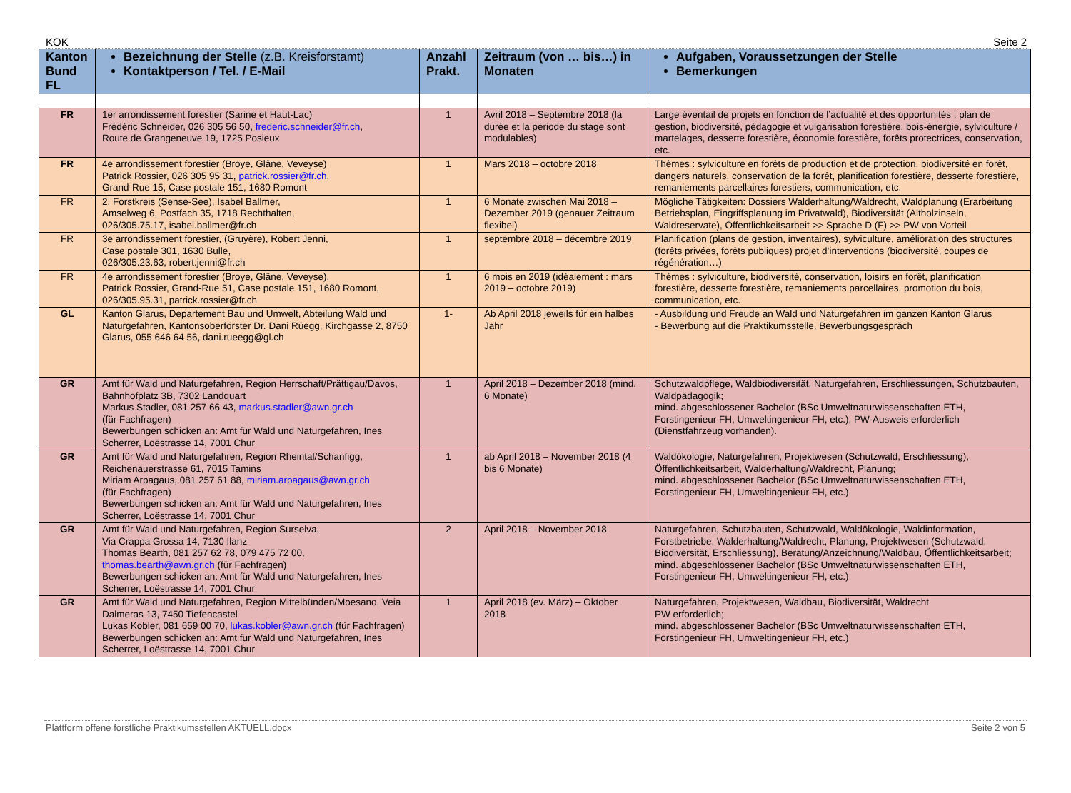KOK Seite 2
| Kanton Bund FL | Bezeichnung der Stelle (z.B. Kreisforstamt) Kontaktperson / Tel. / E-Mail | Anzahl Prakt. | Zeitraum (von … bis…) in Monaten | Aufgaben, Voraussetzungen der Stelle Bemerkungen |
| --- | --- | --- | --- | --- |
| FR | 1er arrondissement forestier (Sarine et Haut-Lac) Frédéric Schneider, 026 305 56 50, frederic.schneider@fr.ch , Route de Grangeneuve 19, 1725 Posieux | 1 | Avril 2018 – Septembre 2018 (la durée et la période du stage sont modulables) | Large éventail de projets en fonction de l’actualité et des opportunités : plan de gestion, biodiversité, pédagogie et vulgarisation forestière, bois-énergie, sylviculture / martelages, desserte forestière, économie forestière, forêts protectrices, conservation, etc. |
| FR | 4e arrondissement forestier (Broye, Glâne, Veveyse) Patrick Rossier, 026 305 95 31, patrick.rossier@fr.ch , Grand-Rue 15, Case postale 151, 1680 Romont | 1 | Mars 2018 – octobre 2018 | Thèmes : sylviculture en forêts de production et de protection, biodiversité en forêt, dangers naturels, conservation de la forêt, planification forestière, desserte forestière, remaniements parcellaires forestiers, communication, etc. |
| FR | 2. Forstkreis (Sense-See), Isabel Ballmer, Amselweg 6, Postfach 35, 1718 Rechthalten, 026/305.75.17, isabel.ballmer@fr.ch | 1 | 6 Monate zwischen Mai 2018 – Dezember 2019 (genauer Zeitraum flexibel) | Mögliche Tätigkeiten: Dossiers Walderhaltung/Waldrecht, Waldplanung (Erarbeitung Betriebsplan, Eingriffsplanung im Privatwald), Biodiversität (Altholzinseln, Waldreservate), Öffentlichkeitsarbeit >> Sprache D (F) >> PW von Vorteil |
| FR | 3e arrondissement forestier, (Gruyère), Robert Jenni, Case postale 301, 1630 Bulle, 026/305.23.63, robert.jenni@fr.ch | 1 | septembre 2018 – décembre 2019 | Planification (plans de gestion, inventaires), sylviculture, amélioration des structures (forêts privées, forêts publiques) projet d’interventions (biodiversité, coupes de régénération…) |
| FR | 4e arrondissement forestier (Broye, Glâne, Veveyse), Patrick Rossier, Grand-Rue 51, Case postale 151, 1680 Romont, 026/305.95.31, patrick.rossier@fr.ch | 1 | 6 mois en 2019 (idéalement : mars 2019 – octobre 2019) | Thèmes : sylviculture, biodiversité, conservation, loisirs en forêt, planification forestière, desserte forestière, remaniements parcellaires, promotion du bois, communication, etc. |
| GL | Kanton Glarus, Departement Bau und Umwelt, Abteilung Wald und Naturgefahren, Kantonsoberförster Dr. Dani Rüegg, Kirchgasse 2, 8750 Glarus, 055 646 64 56, dani.rueegg@gl.ch | 1- | Ab April 2018 jeweils für ein halbes Jahr | - Ausbildung und Freude an Wald und Naturgefahren im ganzen Kanton Glarus - Bewerbung auf die Praktikumsstelle, Bewerbungsgespräch |
| GR | Amt für Wald und Naturgefahren, Region Herrschaft/Prättigau/Davos, Bahnhofplatz 3B, 7302 Landquart Markus Stadler, 081 257 66 43, markus.stadler@awn.gr.ch (für Fachfragen) Bewerbungen schicken an: Amt für Wald und Naturgefahren, Ines Scherrer, Loëstrasse 14, 7001 Chur | 1 | April 2018 – Dezember 2018 (mind. 6 Monate) | Schutzwaldpflege, Waldbiodiversität, Naturgefahren, Erschliessungen, Schutzbauten, Waldpädagogik; mind. abgeschlossener Bachelor (BSc Umweltnaturwissenschaften ETH, Forstingenieur FH, Umweltingenieur FH, etc.), PW-Ausweis erforderlich (Dienstfahrzeug vorhanden). |
| GR | Amt für Wald und Naturgefahren, Region Rheintal/Schanfigg, Reichenauerstrasse 61, 7015 Tamins Miriam Arpagaus, 081 257 61 88, miriam.arpagaus@awn.gr.ch (für Fachfragen) Bewerbungen schicken an: Amt für Wald und Naturgefahren, Ines Scherrer, Loëstrasse 14, 7001 Chur | 1 | ab April 2018 – November 2018 (4 bis 6 Monate) | Waldökologie, Naturgefahren, Projektwesen (Schutzwald, Erschliessung), Öffentlichkeitsarbeit, Walderhaltung/Waldrecht, Planung; mind. abgeschlossener Bachelor (BSc Umweltnaturwissenschaften ETH, Forstingenieur FH, Umweltingenieur FH, etc.) |
| GR | Amt für Wald und Naturgefahren, Region Surselva, Via Crappa Grossa 14, 7130 Ilanz Thomas Bearth, 081 257 62 78, 079 475 72 00, thomas.bearth@awn.gr.ch (für Fachfragen) Bewerbungen schicken an: Amt für Wald und Naturgefahren, Ines Scherrer, Loëstrasse 14, 7001 Chur | 2 | April 2018 – November 2018 | Naturgefahren, Schutzbauten, Schutzwald, Waldökologie, Waldinformation, Forstbetriebe, Walderhaltung/Waldrecht, Planung, Projektwesen (Schutzwald, Biodiversität, Erschliessung), Beratung/Anzeichnung/Waldbau, Öffentlichkeitsarbeit; mind. abgeschlossener Bachelor (BSc Umweltnaturwissenschaften ETH, Forstingenieur FH, Umweltingenieur FH, etc.) |
| GR | Amt für Wald und Naturgefahren, Region Mittelbünden/Moesano, Veia Dalmeras 13, 7450 Tiefencastel Lukas Kobler, 081 659 00 70, lukas.kobler@awn.gr.ch (für Fachfragen) Bewerbungen schicken an: Amt für Wald und Naturgefahren, Ines Scherrer, Loëstrasse 14, 7001 Chur | 1 | April 2018 (ev. März) – Oktober 2018 | Naturgefahren, Projektwesen, Waldbau, Biodiversität, Waldrecht PW erforderlich; mind. abgeschlossener Bachelor (BSc Umweltnaturwissenschaften ETH, Forstingenieur FH, Umweltingenieur FH, etc.) |
Plattform offene forstliche Praktikumsstellen AKTUELL.docx Seite 2 von 5